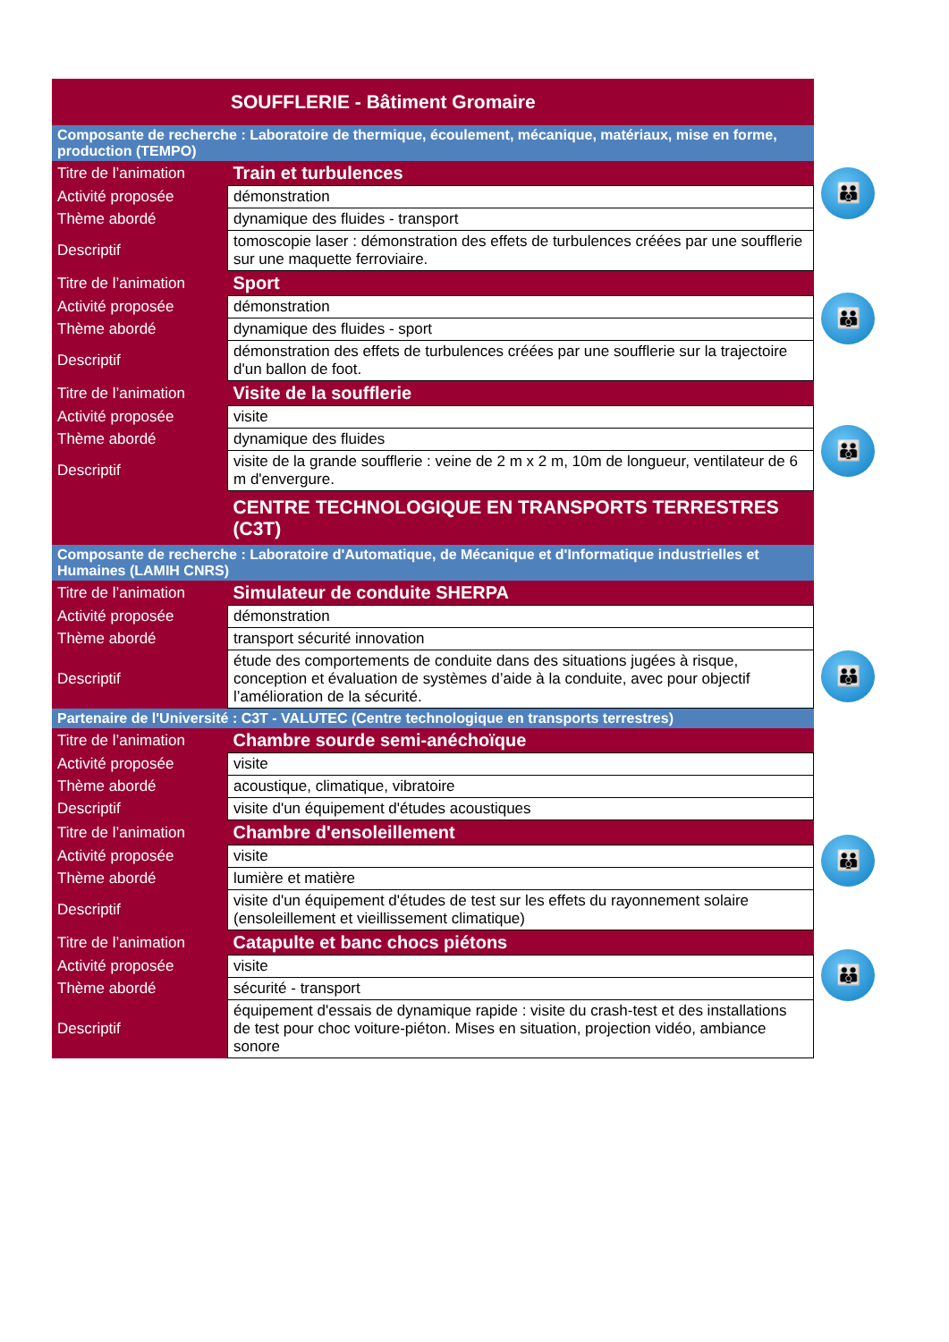| SOUFFLERIE - Bâtiment Gromaire | |
| Composante de recherche : Laboratoire de thermique, écoulement, mécanique, matériaux, mise en forme, production (TEMPO) | |
| Titre de l’animation | Train et turbulences |
| Activité proposée | démonstration |
| Thème abordé | dynamique des fluides - transport |
| Descriptif | tomoscopie laser : démonstration des effets de turbulences créées par une soufflerie sur une maquette ferroviaire. |
| Titre de l’animation | Sport |
| Activité proposée | démonstration |
| Thème abordé | dynamique des fluides - sport |
| Descriptif | démonstration des effets de turbulences créées par une soufflerie sur la trajectoire d'un ballon de foot. |
| Titre de l’animation | Visite de la soufflerie |
| Activité proposée | visite |
| Thème abordé | dynamique des fluides |
| Descriptif | visite de la grande soufflerie : veine de 2 m x 2 m, 10m de longueur, ventilateur de 6 m d'envergure. |
| | CENTRE TECHNOLOGIQUE EN TRANSPORTS TERRESTRES (C3T) |
| Composante de recherche : Laboratoire d'Automatique, de Mécanique et d'Informatique industrielles et Humaines (LAMIH CNRS) | |
| Titre de l’animation | Simulateur de conduite SHERPA |
| Activité proposée | démonstration |
| Thème abordé | transport sécurité innovation |
| Descriptif | étude des comportements de conduite dans des situations jugées à risque, conception et évaluation de systèmes d’aide à la conduite, avec pour objectif l’amélioration de la sécurité. |
| Partenaire de l'Université : C3T - VALUTEC (Centre technologique en transports terrestres) | |
| Titre de l’animation | Chambre sourde semi-anéchoïque |
| Activité proposée | visite |
| Thème abordé | acoustique, climatique, vibratoire |
| Descriptif | visite d'un équipement d'études acoustiques |
| Titre de l’animation | Chambre d'ensoleillement |
| Activité proposée | visite |
| Thème abordé | lumière et matière |
| Descriptif | visite d'un équipement d'études de test sur les effets du rayonnement solaire (ensoleillement et vieillissement climatique) |
| Titre de l’animation | Catapulte et banc chocs piétons |
| Activité proposée | visite |
| Thème abordé | sécurité - transport |
| Descriptif | équipement d'essais de dynamique rapide : visite du crash-test et des installations de test pour choc voiture-piéton. Mises en situation, projection vidéo, ambiance sonore |
👪
👪
👪
👪
👪
👪